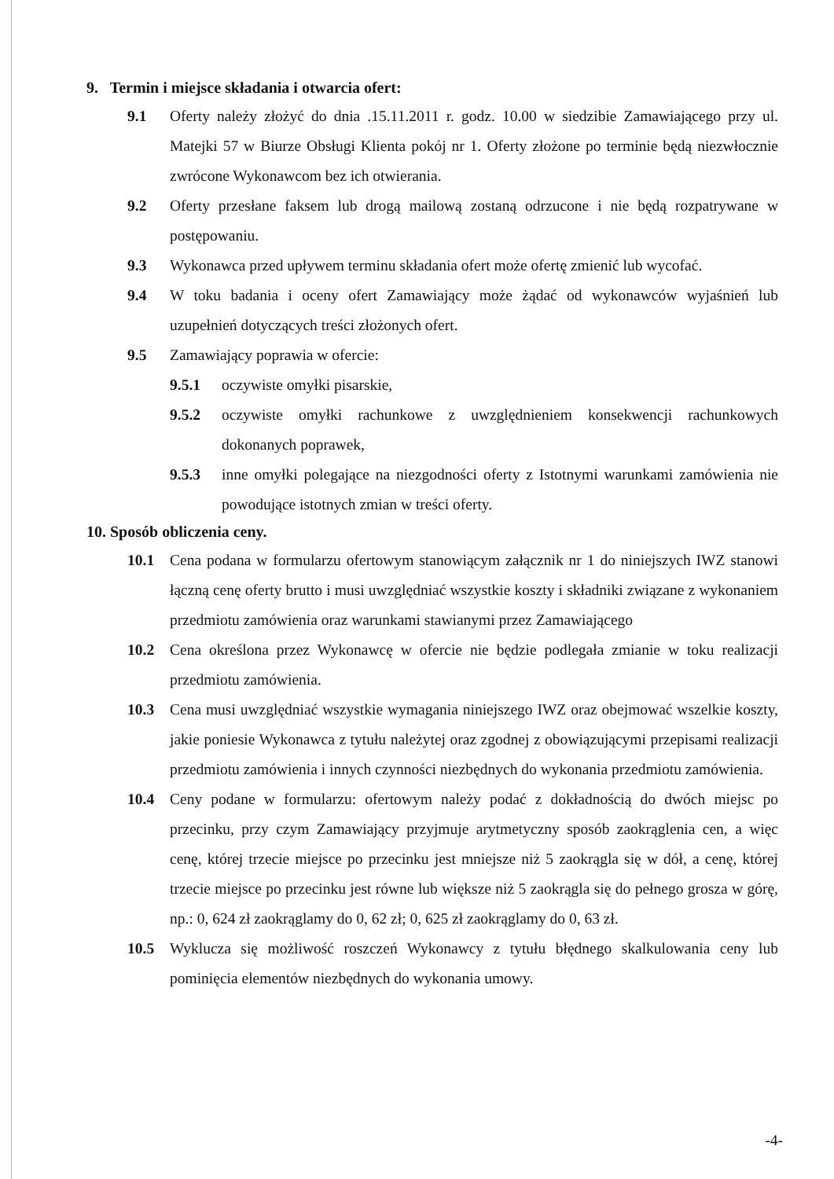9. Termin i miejsce składania i otwarcia ofert:
9.1 Oferty należy złożyć do dnia .15.11.2011 r. godz. 10.00 w siedzibie Zamawiającego przy ul. Matejki 57 w Biurze Obsługi Klienta pokój nr 1. Oferty złożone po terminie będą niezwłocznie zwrócone Wykonawcom bez ich otwierania.
9.2 Oferty przesłane faksem lub drogą mailową zostaną odrzucone i nie będą rozpatrywane w postępowaniu.
9.3 Wykonawca przed upływem terminu składania ofert może ofertę zmienić lub wycofać.
9.4 W toku badania i oceny ofert Zamawiający może żądać od wykonawców wyjaśnień lub uzupełnień dotyczących treści złożonych ofert.
9.5 Zamawiający poprawia w ofercie:
9.5.1 oczywiste omyłki pisarskie,
9.5.2 oczywiste omyłki rachunkowe z uwzględnieniem konsekwencji rachunkowych dokonanych poprawek,
9.5.3 inne omyłki polegające na niezgodności oferty z Istotnymi warunkami zamówienia nie powodujące istotnych zmian w treści oferty.
10. Sposób obliczenia ceny.
10.1 Cena podana w formularzu ofertowym stanowiącym załącznik nr 1 do niniejszych IWZ stanowi łączną cenę oferty brutto i musi uwzględniać wszystkie koszty i składniki związane z wykonaniem przedmiotu zamówienia oraz warunkami stawianymi przez Zamawiającego
10.2 Cena określona przez Wykonawcę w ofercie nie będzie podlegała zmianie w toku realizacji przedmiotu zamówienia.
10.3 Cena musi uwzględniać wszystkie wymagania niniejszego IWZ oraz obejmować wszelkie koszty, jakie poniesie Wykonawca z tytułu należytej oraz zgodnej z obowiązującymi przepisami realizacji przedmiotu zamówienia i innych czynności niezbędnych do wykonania przedmiotu zamówienia.
10.4 Ceny podane w formularzu: ofertowym należy podać z dokładnością do dwóch miejsc po przecinku, przy czym Zamawiający przyjmuje arytmetyczny sposób zaokrąglenia cen, a więc cenę, której trzecie miejsce po przecinku jest mniejsze niż 5 zaokrągla się w dół, a cenę, której trzecie miejsce po przecinku jest równe lub większe niż 5 zaokrągla się do pełnego grosza w górę, np.: 0, 624 zł zaokrąglamy do 0, 62 zł; 0, 625 zł zaokrąglamy do 0, 63 zł.
10.5 Wyklucza się możliwość roszczeń Wykonawcy z tytułu błędnego skalkulowania ceny lub pominięcia elementów niezbędnych do wykonania umowy.
-4-